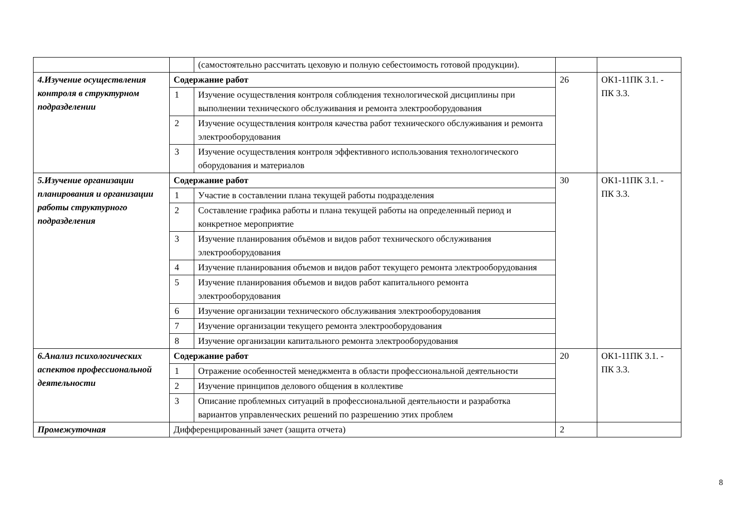| | | (самостоятельно рассчитать цеховую и полную себестоимость готовой продукции). | | |
| 4.Изучение осуществления контроля в структурном подразделении | Содержание работ | | 26 | ОК1-11ПК 3.1. - ПК 3.3. |
| | 1 | Изучение осуществления контроля соблюдения технологической дисциплины при выполнении технического обслуживания и ремонта электрооборудования | | |
| | 2 | Изучение осуществления контроля качества работ технического обслуживания и ремонта электрооборудования | | |
| | 3 | Изучение осуществления контроля эффективного использования технологического оборудования и материалов | | |
| 5.Изучение организации планирования и организации работы структурного подразделения | Содержание работ | | 30 | ОК1-11ПК 3.1. - ПК 3.3. |
| | 1 | Участие в составлении плана текущей работы подразделения | | |
| | 2 | Составление графика работы и плана текущей работы на определенный период и конкретное мероприятие | | |
| | 3 | Изучение планирования объёмов и видов работ технического обслуживания электрооборудования | | |
| | 4 | Изучение планирования объемов и видов работ текущего ремонта электрооборудования | | |
| | 5 | Изучение планирования объемов и видов работ капитального ремонта электрооборудования | | |
| | 6 | Изучение организации технического обслуживания электрооборудования | | |
| | 7 | Изучение организации текущего ремонта электрооборудования | | |
| | 8 | Изучение организации капитального ремонта электрооборудования | | |
| 6.Анализ психологических аспектов профессиональной деятельности | Содержание работ | | 20 | ОК1-11ПК 3.1. - ПК 3.3. |
| | 1 | Отражение особенностей менеджмента в области профессиональной деятельности | | |
| | 2 | Изучение принципов делового общения в коллективе | | |
| | 3 | Описание проблемных ситуаций в профессиональной деятельности и разработка вариантов управленческих решений по разрешению этих проблем | | |
| Промежуточная | Дифференцированный зачет (защита отчета) | | 2 | |
8